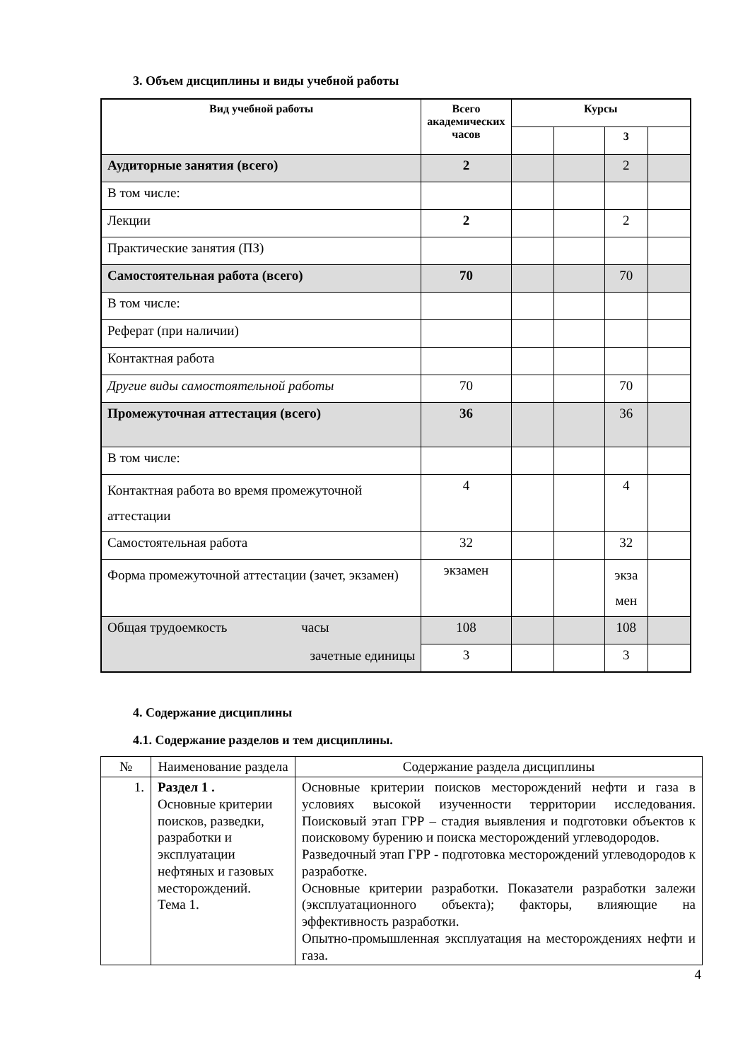3. Объем дисциплины и виды учебной работы
| Вид учебной работы | Всего академических часов | Курсы | | | |
| --- | --- | --- | --- | --- | --- |
| | | | | 3 | |
| Аудиторные занятия (всего) | 2 | | | 2 | |
| В том числе: | | | | | |
| Лекции | 2 | | | 2 | |
| Практические занятия (ПЗ) | | | | | |
| Самостоятельная работа (всего) | 70 | | | 70 | |
| В том числе: | | | | | |
| Реферат (при наличии) | | | | | |
| Контактная работа | | | | | |
| Другие виды самостоятельной работы | 70 | | | 70 | |
| Промежуточная аттестация (всего) | 36 | | | 36 | |
| В том числе: | | | | | |
| Контактная работа во время промежуточной аттестации | 4 | | | 4 | |
| Самостоятельная работа | 32 | | | 32 | |
| Форма промежуточной аттестации (зачет, экзамен) | экзамен | | | экза мен | |
| Общая трудоемкость часы зачетные единицы | 108 | | | 108 | |
| | 3 | | | 3 | |
4. Содержание дисциплины
4.1. Содержание разделов и тем дисциплины.
| № | Наименование раздела | Содержание раздела дисциплины |
| 1. | Раздел 1 . Основные критерии поисков, разведки, разработки и эксплуатации нефтяных и газовых месторождений. Тема 1. | Основные критерии поисков месторождений нефти и газа в условиях высокой изученности территории исследования. Поисковый этап ГРР – стадия выявления и подготовки объектов к поисковому бурению и поиска месторождений углеводородов. Разведочный этап ГРР - подготовка месторождений углеводородов к разработке. Основные критерии разработки. Показатели разработки залежи (эксплуатационного объекта); факторы, влияющие на эффективность разработки. Опытно-промышленная эксплуатация на месторождениях нефти и газа. |
4